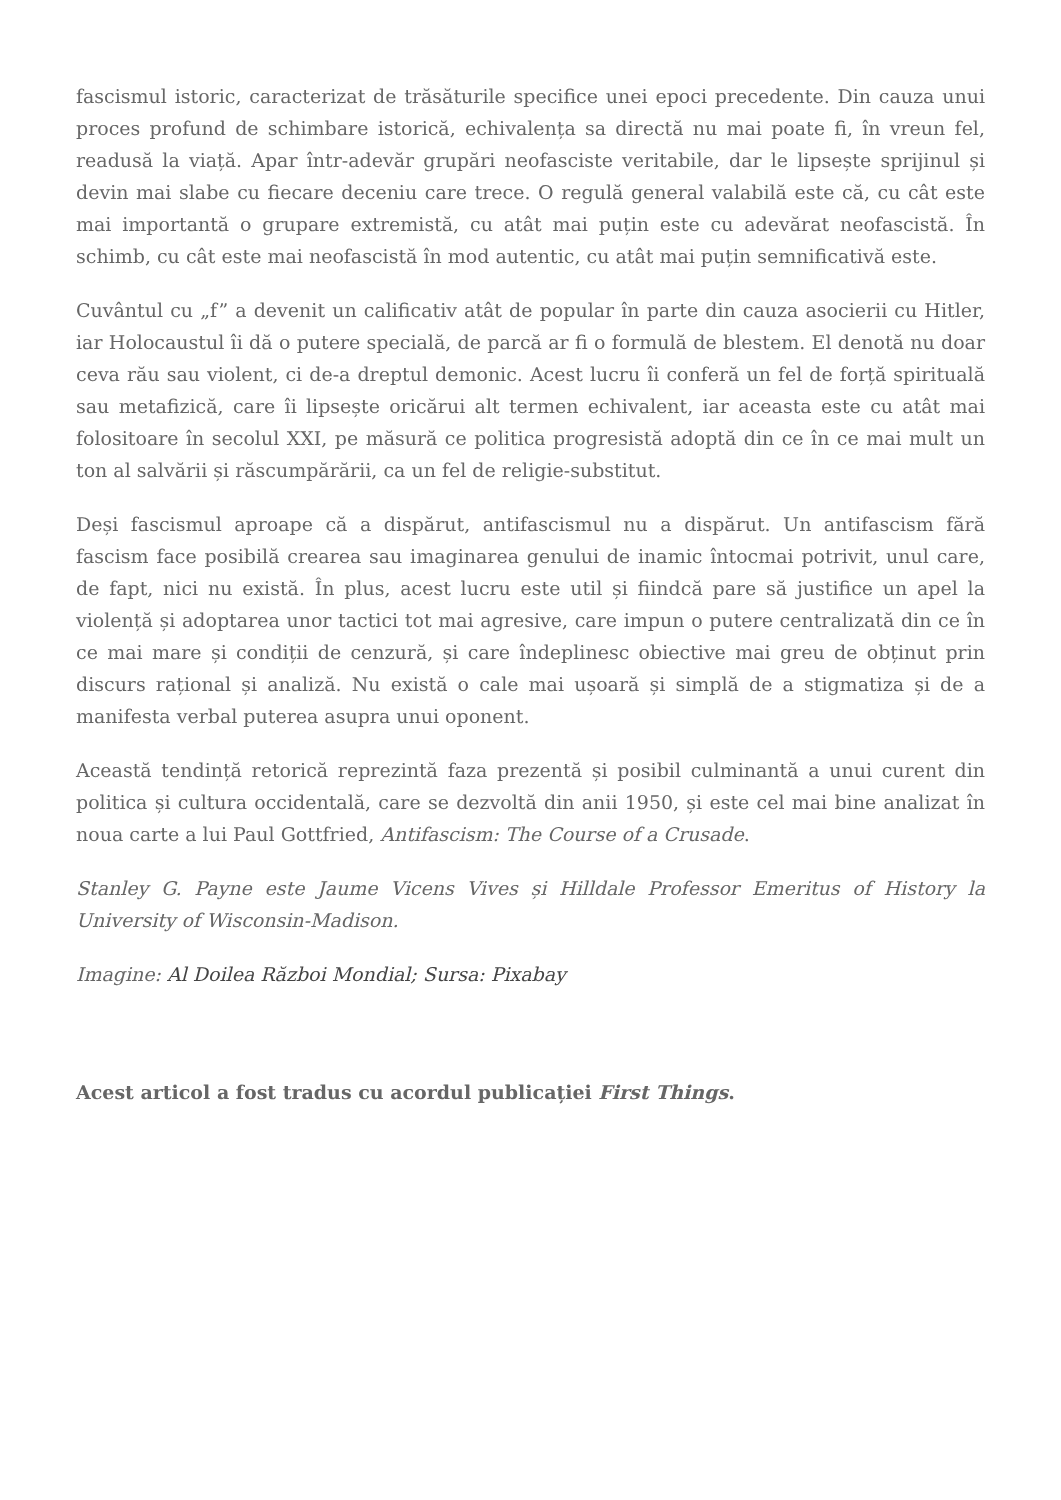fascismul istoric, caracterizat de trăsăturile specifice unei epoci precedente. Din cauza unui proces profund de schimbare istorică, echivalența sa directă nu mai poate fi, în vreun fel, readusă la viață. Apar într-adevăr grupări neofasciste veritabile, dar le lipsește sprijinul și devin mai slabe cu fiecare deceniu care trece. O regulă general valabilă este că, cu cât este mai importantă o grupare extremistă, cu atât mai puțin este cu adevărat neofascistă. În schimb, cu cât este mai neofascistă în mod autentic, cu atât mai puțin semnificativă este.
Cuvântul cu „f” a devenit un calificativ atât de popular în parte din cauza asocierii cu Hitler, iar Holocaustul îi dă o putere specială, de parcă ar fi o formulă de blestem. El denotă nu doar ceva rău sau violent, ci de-a dreptul demonic. Acest lucru îi conferă un fel de forță spirituală sau metafizică, care îi lipsește oricărui alt termen echivalent, iar aceasta este cu atât mai folositoare în secolul XXI, pe măsură ce politica progresistă adoptă din ce în ce mai mult un ton al salvării și răscumpărării, ca un fel de religie-substitut.
Deși fascismul aproape că a dispărut, antifascismul nu a dispărut. Un antifascism fără fascism face posibilă crearea sau imaginarea genului de inamic întocmai potrivit, unul care, de fapt, nici nu există. În plus, acest lucru este util și fiindcă pare să justifice un apel la violență și adoptarea unor tactici tot mai agresive, care impun o putere centralizată din ce în ce mai mare și condiții de cenzură, și care îndeplinesc obiective mai greu de obținut prin discurs rațional și analiză. Nu există o cale mai ușoară și simplă de a stigmatiza și de a manifesta verbal puterea asupra unui oponent.
Această tendință retorică reprezintă faza prezentă și posibil culminantă a unui curent din politica și cultura occidentală, care se dezvoltă din anii 1950, și este cel mai bine analizat în noua carte a lui Paul Gottfried, Antifascism: The Course of a Crusade.
Stanley G. Payne este Jaume Vicens Vives și Hilldale Professor Emeritus of History la University of Wisconsin-Madison.
Imagine: Al Doilea Război Mondial; Sursa: Pixabay
Acest articol a fost tradus cu acordul publicației First Things.